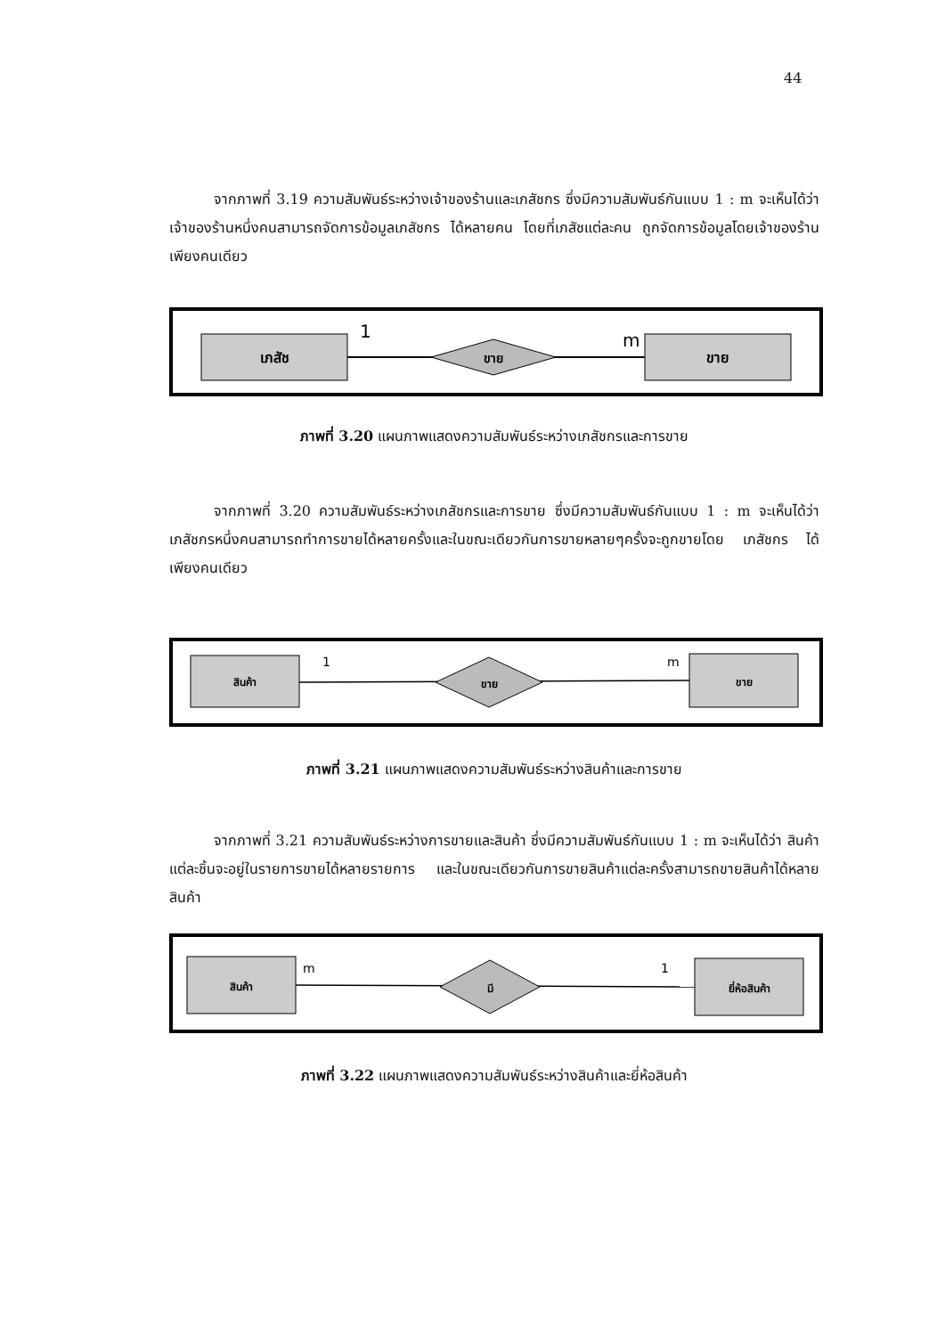44
จากภาพที่ 3.19 ความสัมพันธ์ระหว่างเจ้าของร้านและเภสัชกร ซึ่งมีความสัมพันธ์กันแบบ 1 : m จะเห็นได้ว่า เจ้าของร้านหนึ่งคนสามารถจัดการข้อมูลเภสัชกร ได้หลายคน โดยที่เภสัชแต่ละคน ถูกจัดการข้อมูลโดยเจ้าของร้านเพียงคนเดียว
เภสัช
ขาย
ขาย
1
m
ภาพที่ 3.20 แผนภาพแสดงความสัมพันธ์ระหว่างเภสัชกรและการขาย
จากภาพที่ 3.20 ความสัมพันธ์ระหว่างเภสัชกรและการขาย ซึ่งมีความสัมพันธ์กันแบบ 1 : m จะเห็นได้ว่า เภสัชกรหนึ่งคนสามารถทำการขายได้หลายครั้งและในขณะเดียวกันการขายหลายๆครั้งจะถูกขายโดย เภสัชกร ได้เพียงคนเดียว
สินค้า
ขาย
ขาย
1
m
ภาพที่ 3.21 แผนภาพแสดงความสัมพันธ์ระหว่างสินค้าและการขาย
จากภาพที่ 3.21 ความสัมพันธ์ระหว่างการขายและสินค้า ซึ่งมีความสัมพันธ์กันแบบ 1 : m จะเห็นได้ว่า สินค้าแต่ละชิ้นจะอยู่ในรายการขายได้หลายรายการ และในขณะเดียวกันการขายสินค้าแต่ละครั้งสามารถขายสินค้าได้หลายสินค้า
สินค้า
มี
ยี่ห้อสินค้า
m
1
ภาพที่ 3.22 แผนภาพแสดงความสัมพันธ์ระหว่างสินค้าและยี่ห้อสินค้า